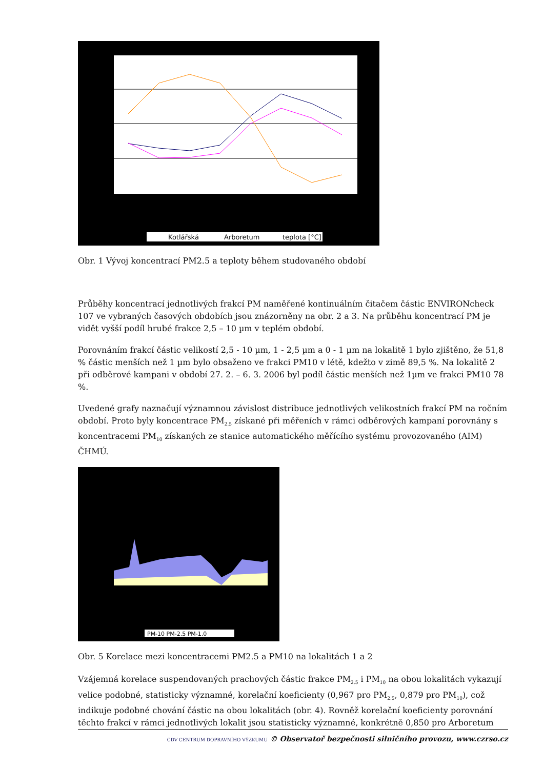Kotlářská
Arboretum
teplota [°C]
Obr. 1 Vývoj koncentrací PM2.5 a teploty během studovaného období
Průběhy koncentrací jednotlivých frakcí PM naměřené kontinuálním čitačem částic ENVIRONcheck 107 ve vybraných časových obdobích jsou znázorněny na obr. 2 a 3. Na průběhu koncentrací PM je vidět vyšší podíl hrubé frakce 2,5 – 10 µm v teplém období.
Porovnáním frakcí částic velikostí 2,5 - 10 µm, 1 - 2,5 µm a 0 - 1 µm na lokalitě 1 bylo zjištěno, že 51,8 % částic menších než 1 µm bylo obsaženo ve frakci PM10 v létě, kdežto v zimě 89,5 %. Na lokalitě 2 při odběrové kampani v období 27. 2. – 6. 3. 2006 byl podíl částic menších než 1µm ve frakci PM10 78 %.
Uvedené grafy naznačují významnou závislost distribuce jednotlivých velikostních frakcí PM na ročním období. Proto byly koncentrace PM<sub>2.5</sub> získané při měřeních v rámci odběrových kampaní porovnány s koncentracemi PM<sub>10</sub> získaných ze stanice automatického měřícího systému provozovaného (AIM) ČHMÚ.
PM-10 PM-2.5 PM-1.0
Obr. 5 Korelace mezi koncentracemi PM2.5 a PM10 na lokalitách 1 a 2
Vzájemná korelace suspendovaných prachových částic frakce PM<sub>2.5</sub> i PM<sub>10</sub> na obou lokalitách vykazují velice podobné, statisticky významné, korelační koeficienty (0,967 pro PM<sub>2.5</sub>, 0,879 pro PM<sub>10</sub>), což indikuje podobné chování částic na obou lokalitách (obr. 4). Rovněž korelační koeficienty porovnání těchto frakcí v rámci jednotlivých lokalit jsou statisticky významné, konkrétně 0,850 pro Arboretum
CDV CENTRUM DOPRAVNÍHO VÝZKUMU © Observatoř bezpečnosti silničního provozu, www.czrso.cz